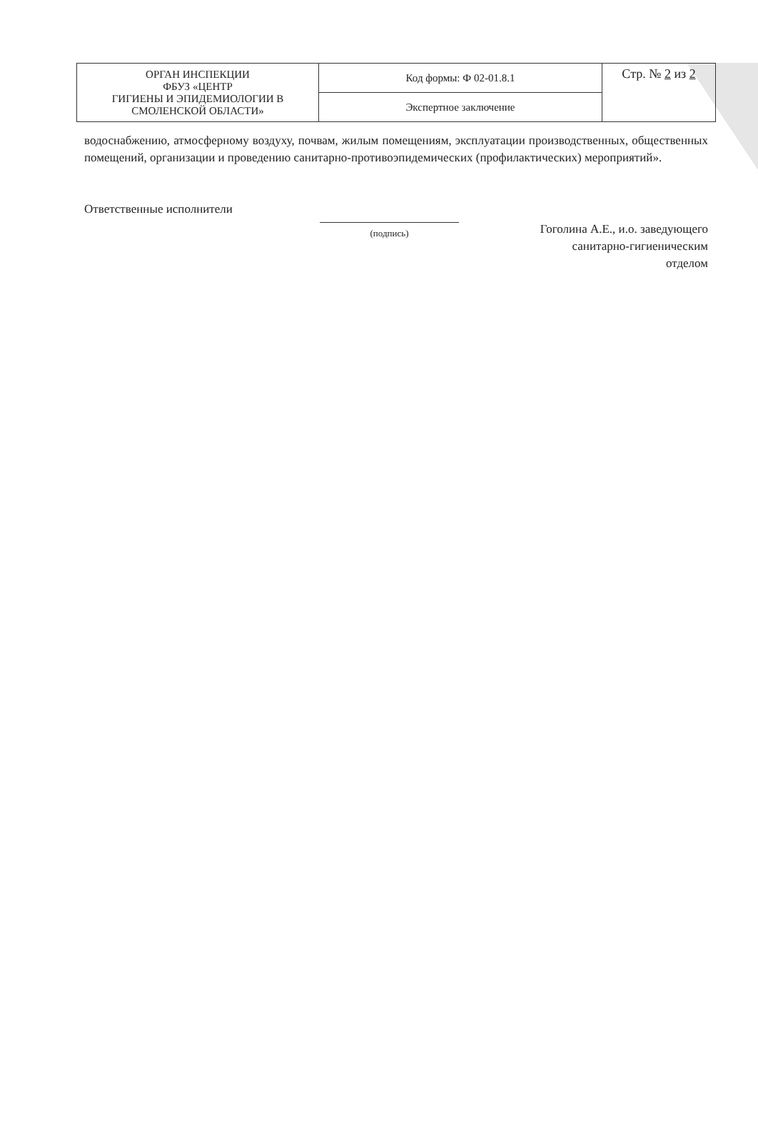| ОРГАН ИНСПЕКЦИИ ФБУЗ «ЦЕНТР ГИГИЕНЫ И ЭПИДЕМИОЛОГИИ В СМОЛЕНСКОЙ ОБЛАСТИ» | Код формы: Ф 02-01.8.1 | Стр. № 2 из 2 |
| | Экспертное заключение | |
водоснабжению, атмосферному воздуху, почвам, жилым помещениям, эксплуатации производственных, общественных помещений, организации и проведению санитарно-противоэпидемических (профилактических) мероприятий».
Ответственные исполнители
(подпись)
Гоголина А.Е., и.о. заведующего
санитарно-гигиеническим
отделом